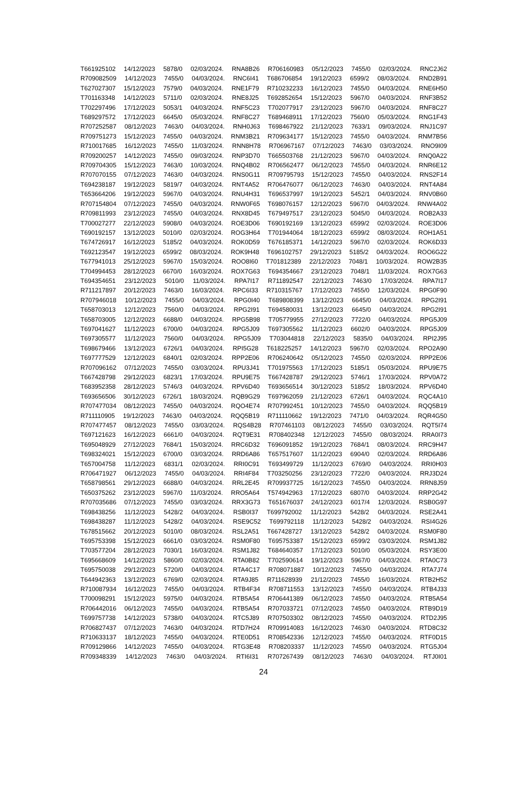T661925102 14/12/2023 5878/0 02/03/2024. RNA8B26 R706160983 05/12/2023 7455/0 02/03/2024. RNC2J62
R709082509 14/12/2023 7455/0 04/03/2024. RNC6I41 T686706854 19/12/2023 6599/2 08/03/2024. RND2B91
T627027307 15/12/2023 7579/0 04/03/2024. RNE1F79 R710232233 16/12/2023 7455/0 04/03/2024. RNE6H50
T701163348 14/12/2023 5711/0 02/03/2024. RNE8J25 T692852654 15/12/2023 5967/0 04/03/2024. RNF3B52
T702297496 17/12/2023 5053/1 04/03/2024. RNF5C23 T702077917 23/12/2023 5967/0 04/03/2024. RNF8C27
T689297572 17/12/2023 6645/0 05/03/2024. RNF8C27 T689468911 17/12/2023 7560/0 05/03/2024. RNG1F43
R707252587 08/12/2023 7463/0 04/03/2024. RNH0J63 T698467922 21/12/2023 7633/1 09/03/2024. RNJ1C97
R709751273 15/12/2023 7455/0 04/03/2024. RNM3B21 R709634177 15/12/2023 7455/0 04/03/2024. RNM7B56
R710017685 16/12/2023 7455/0 11/03/2024. RNN8H78 R706967167 07/12/2023 7463/0 03/03/2024. RNO9I09
R709200257 14/12/2023 7455/0 09/03/2024. RNP3D70 T665503768 21/12/2023 5967/0 04/03/2024. RNQ0A22
R709704305 15/12/2023 7463/0 10/03/2024. RNQ4B02 R706562477 06/12/2023 7455/0 04/03/2024. RNR6E12
R707070155 07/12/2023 7463/0 04/03/2024. RNS0G11 R709795793 15/12/2023 7455/0 04/03/2024. RNS2F14
T694238187 19/12/2023 5819/7 04/03/2024. RNT4A52 R706476077 06/12/2023 7463/0 04/03/2024. RNT4A84
T653664206 19/12/2023 5967/0 04/03/2024. RNU4H31 T696537997 19/12/2023 5452/1 04/03/2024. RNV0B60
R707154804 07/12/2023 7455/0 04/03/2024. RNW0F65 T698076157 12/12/2023 5967/0 04/03/2024. RNW4A02
R709811993 23/12/2023 7455/0 04/03/2024. RNX8D45 T679497517 23/12/2023 5045/0 04/03/2024. ROB2A33
T700027277 22/12/2023 5908/0 04/03/2024. ROE3D06 T690192169 13/12/2023 6599/2 02/03/2024. ROE3D06
T690192157 13/12/2023 5010/0 02/03/2024. ROG3H64 T701944064 18/12/2023 6599/2 08/03/2024. ROH1A51
T674726917 16/12/2023 5185/2 04/03/2024. ROK0D59 T676185371 14/12/2023 5967/0 02/03/2024. ROK6D33
T692123547 19/12/2023 6599/2 08/03/2024. ROK9H48 T696102757 29/12/2023 5185/2 04/03/2024. ROO6G22
T677941013 25/12/2023 5967/0 15/03/2024. ROO8I60 T701812389 22/12/2023 7048/1 10/03/2024. ROW2B35
T704994453 28/12/2023 6670/0 16/03/2024. ROX7G63 T694354667 23/12/2023 7048/1 11/03/2024. ROX7G63
T694354651 23/12/2023 5010/0 11/03/2024. RPA7I17 R711892547 22/12/2023 7463/0 17/03/2024. RPA7I17
R711217897 20/12/2023 7463/0 16/03/2024. RPC6I33 R710315767 17/12/2023 7455/0 12/03/2024. RPG0F90
R707946018 10/12/2023 7455/0 04/03/2024. RPG0I40 T689808399 13/12/2023 6645/0 04/03/2024. RPG2I91
T658703013 12/12/2023 7560/0 04/03/2024. RPG2I91 T694580031 13/12/2023 6645/0 04/03/2024. RPG2I91
T658703005 12/12/2023 6688/0 04/03/2024. RPG5B98 T705779955 27/12/2023 7722/0 04/03/2024. RPG5J09
T697041627 11/12/2023 6700/0 04/03/2024. RPG5J09 T697305562 11/12/2023 6602/0 04/03/2024. RPG5J09
T697305577 11/12/2023 7560/0 04/03/2024. RPG5J09 T703044818 22/12/2023 5835/0 04/03/2024. RPI2J95
T698679466 13/12/2023 6726/1 04/03/2024. RPI5G28 T618225257 14/12/2023 5967/0 02/03/2024. RPO2A90
T697777529 12/12/2023 6840/1 02/03/2024. RPP2E06 R706240642 05/12/2023 7455/0 02/03/2024. RPP2E06
R707096162 07/12/2023 7455/0 03/03/2024. RPU3J41 T701975563 17/12/2023 5185/1 05/03/2024. RPU9E75
T667428798 29/12/2023 6823/1 17/03/2024. RPU9E75 T667428787 29/12/2023 5746/1 17/03/2024. RPV0A72
T683952358 28/12/2023 5746/3 04/03/2024. RPV6D40 T693656514 30/12/2023 5185/2 18/03/2024. RPV6D40
T693656506 30/12/2023 6726/1 18/03/2024. RQB9G29 T697962059 21/12/2023 6726/1 04/03/2024. RQC4A10
R707477034 08/12/2023 7455/0 04/03/2024. RQO4E74 R707992451 10/12/2023 7455/0 04/03/2024. RQQ5B19
R711110905 19/12/2023 7463/0 04/03/2024. RQQ5B19 R711110662 19/12/2023 7471/0 04/03/2024. RQR4G50
R707477457 08/12/2023 7455/0 03/03/2024. RQS4B28 R707461103 08/12/2023 7455/0 03/03/2024. RQT5I74
T697121623 16/12/2023 6661/0 04/03/2024. RQT9E31 R708402348 12/12/2023 7455/0 08/03/2024. RRA0I73
T695048929 27/12/2023 7684/1 15/03/2024. RRC6D32 T696091852 19/12/2023 7684/1 08/03/2024. RRC9H47
T698324021 15/12/2023 6700/0 03/03/2024. RRD6A86 T657517607 11/12/2023 6904/0 02/03/2024. RRD6A86
T657004758 11/12/2023 6831/1 02/03/2024. RRI0C91 T693499729 11/12/2023 6769/0 04/03/2024. RRI0H03
R706471927 06/12/2023 7455/0 04/03/2024. RRI4F84 T703250256 23/12/2023 7722/0 04/03/2024. RRJ3D24
T658798561 29/12/2023 6688/0 04/03/2024. RRL2E45 R709937725 16/12/2023 7455/0 04/03/2024. RRN8J59
T650375262 23/12/2023 5967/0 11/03/2024. RRO5A64 T574942963 17/12/2023 6807/0 04/03/2024. RRP2G42
R707035686 07/12/2023 7455/0 03/03/2024. RRX3G73 T651676037 24/12/2023 6017/4 12/03/2024. RSB0G97
T698438256 11/12/2023 5428/2 04/03/2024. RSB0I37 T699792002 11/12/2023 5428/2 04/03/2024. RSE2A41
T698438287 11/12/2023 5428/2 04/03/2024. RSE9C52 T699792118 11/12/2023 5428/2 04/03/2024. RSI4G26
T678515662 20/12/2023 5010/0 08/03/2024. RSL2A51 T667428727 13/12/2023 5428/2 04/03/2024. RSM0F80
T695753398 15/12/2023 6661/0 03/03/2024. RSM0F80 T695753387 15/12/2023 6599/2 03/03/2024. RSM1J82
T703577204 28/12/2023 7030/1 16/03/2024. RSM1J82 T684640357 17/12/2023 5010/0 05/03/2024. RSY3E00
T695668609 14/12/2023 5860/0 02/03/2024. RTA0B82 T702590614 19/12/2023 5967/0 04/03/2024. RTA0C73
T695750038 29/12/2023 5720/0 04/03/2024. RTA4C17 R708071887 10/12/2023 7455/0 04/03/2024. RTA7J74
T644942363 13/12/2023 6769/0 02/03/2024. RTA9J85 R711628939 21/12/2023 7455/0 16/03/2024. RTB2H52
R710087934 16/12/2023 7455/0 04/03/2024. RTB4F34 R708711553 13/12/2023 7455/0 04/03/2024. RTB4J33
T700098291 15/12/2023 5975/0 04/03/2024. RTB5A54 R706441389 06/12/2023 7455/0 04/03/2024. RTB5A54
R706442016 06/12/2023 7455/0 04/03/2024. RTB5A54 R707033721 07/12/2023 7455/0 04/03/2024. RTB9D19
T699757738 14/12/2023 5738/0 04/03/2024. RTC5J89 R707503302 08/12/2023 7455/0 04/03/2024. RTD2J95
R706827437 07/12/2023 7463/0 04/03/2024. RTD7H24 R709914083 16/12/2023 7463/0 04/03/2024. RTD8C32
R710633137 18/12/2023 7455/0 04/03/2024. RTE0D51 R708542336 12/12/2023 7455/0 04/03/2024. RTF0D15
R709129866 14/12/2023 7455/0 04/03/2024. RTG3E48 R708203337 11/12/2023 7455/0 04/03/2024. RTG5J04
R709348339 14/12/2023 7463/0 04/03/2024. RTI6I31 R707267439 08/12/2023 7463/0 04/03/2024. RTJ0I01
24